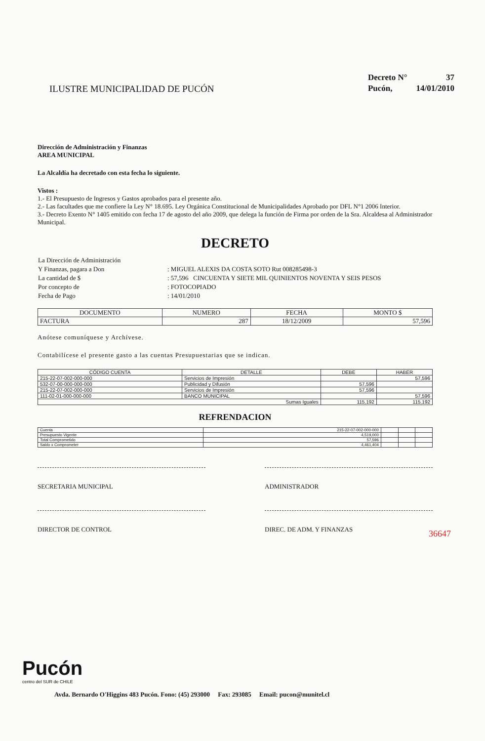ILUSTRE MUNICIPALIDAD DE PUCÓN
| Decreto N° | 37 |
| Pucón, | 14/01/2010 |
Dirección de Administración y Finanzas
AREA MUNICIPAL
La Alcaldía ha decretado con esta fecha lo siguiente.
Vistos :
1.- El Presupuesto de Ingresos y Gastos aprobados para el presente año.
2.- Las facultades que me confiere la Ley N° 18.695. Ley Orgánica Constitucional de Municipalidades Aprobado por DFL N°1 2006 Interior.
3.- Decreto Exento N° 1405 emitido con fecha 17 de agosto del año 2009, que delega la función de Firma por orden de la Sra. Alcaldesa al Administrador Municipal.
DECRETO
| La Dirección de Administración | |
| Y Finanzas, pagara a Don | : MIGUEL ALEXIS DA COSTA SOTO Rut 008285498-3 |
| La cantidad de $ | : 57,596 CINCUENTA Y SIETE MIL QUINIENTOS NOVENTA Y SEIS PESOS |
| Por concepto de | : FOTOCOPIADO |
| Fecha de Pago | : 14/01/2010 |
| DOCUMENTO | NUMERO | FECHA | MONTO $ |
| --- | --- | --- | --- |
| FACTURA | 287 | 18/12/2009 | 57,596 |
Anótese comuníquese y Archívese.
Contabilícese el presente gasto a las cuentas Presupuestarias que se indican.
| CÓDIGO CUENTA | DETALLE | DEBE | HABER |
| --- | --- | --- | --- |
| 215-22-07-002-000-000 | Servicios de Impresión | | 57,596 |
| 532-07-00-000-000-000 | Publicidad y Difusión | 57,596 | |
| 215-22-07-002-000-000 | Servicios de Impresión | 57,596 | |
| 111-02-01-000-000-000 | BANCO MUNICIPAL | | 57,596 |
| Sumas Iguales | | 115,192 | 115,192 |
REFRENDACION
| Cuenta | 215-22-07-002-000-000 | | | |
| Presupuesto Vigente | 4,519,000 | | | |
| Total Comprometido | 57,596 | | | |
| Saldo x Comprometer | 4,461,404 | | | |
SECRETARIA MUNICIPAL ADMINISTRADOR
DIRECTOR DE CONTROL DIREC. DE ADM. Y FINANZAS
36647
Pucón
centro del SUR de CHILE
Avda. Bernardo O'Higgins 483 Pucón. Fono: (45) 293000 Fax: 293085 Email: pucon@munitel.cl